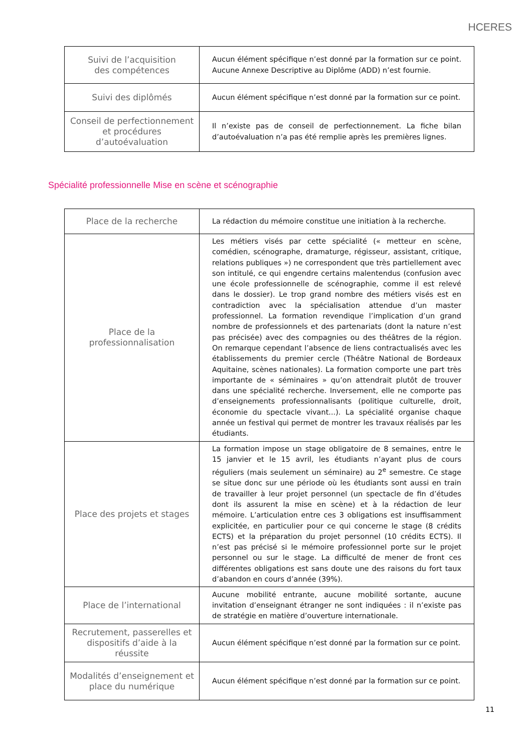HCERES
| Suivi de l’acquisition des compétences | Aucun élément spécifique n’est donné par la formation sur ce point. Aucune Annexe Descriptive au Diplôme (ADD) n’est fournie. |
| Suivi des diplômés | Aucun élément spécifique n’est donné par la formation sur ce point. |
| Conseil de perfectionnement et procédures d’autoévaluation | Il n’existe pas de conseil de perfectionnement. La fiche bilan d’autoévaluation n’a pas été remplie après les premières lignes. |
Spécialité professionnelle Mise en scène et scénographie
| Place de la recherche | La rédaction du mémoire constitue une initiation à la recherche. |
| Place de la professionnalisation | Les métiers visés par cette spécialité (« metteur en scène, comédien, scénographe, dramaturge, régisseur, assistant, critique, relations publiques ») ne correspondent que très partiellement avec son intitulé, ce qui engendre certains malentendus (confusion avec une école professionnelle de scénographie, comme il est relevé dans le dossier). Le trop grand nombre des métiers visés est en contradiction avec la spécialisation attendue d’un master professionnel. La formation revendique l’implication d’un grand nombre de professionnels et des partenariats (dont la nature n’est pas précisée) avec des compagnies ou des théâtres de la région. On remarque cependant l’absence de liens contractualisés avec les établissements du premier cercle (Théâtre National de Bordeaux Aquitaine, scènes nationales). La formation comporte une part très importante de « séminaires » qu’on attendrait plutôt de trouver dans une spécialité recherche. Inversement, elle ne comporte pas d’enseignements professionnalisants (politique culturelle, droit, économie du spectacle vivant...). La spécialité organise chaque année un festival qui permet de montrer les travaux réalisés par les étudiants. |
| Place des projets et stages | La formation impose un stage obligatoire de 8 semaines, entre le 15 janvier et le 15 avril, les étudiants n’ayant plus de cours réguliers (mais seulement un séminaire) au 2<sup>e</sup> semestre. Ce stage se situe donc sur une période où les étudiants sont aussi en train de travailler à leur projet personnel (un spectacle de fin d’études dont ils assurent la mise en scène) et à la rédaction de leur mémoire. L’articulation entre ces 3 obligations est insuffisamment explicitée, en particulier pour ce qui concerne le stage (8 crédits ECTS) et la préparation du projet personnel (10 crédits ECTS). Il n’est pas précisé si le mémoire professionnel porte sur le projet personnel ou sur le stage. La difficulté de mener de front ces différentes obligations est sans doute une des raisons du fort taux d’abandon en cours d’année (39%). |
| Place de l’international | Aucune mobilité entrante, aucune mobilité sortante, aucune invitation d’enseignant étranger ne sont indiquées : il n’existe pas de stratégie en matière d’ouverture internationale. |
| Recrutement, passerelles et dispositifs d’aide à la réussite | Aucun élément spécifique n’est donné par la formation sur ce point. |
| Modalités d’enseignement et place du numérique | Aucun élément spécifique n’est donné par la formation sur ce point. |
11